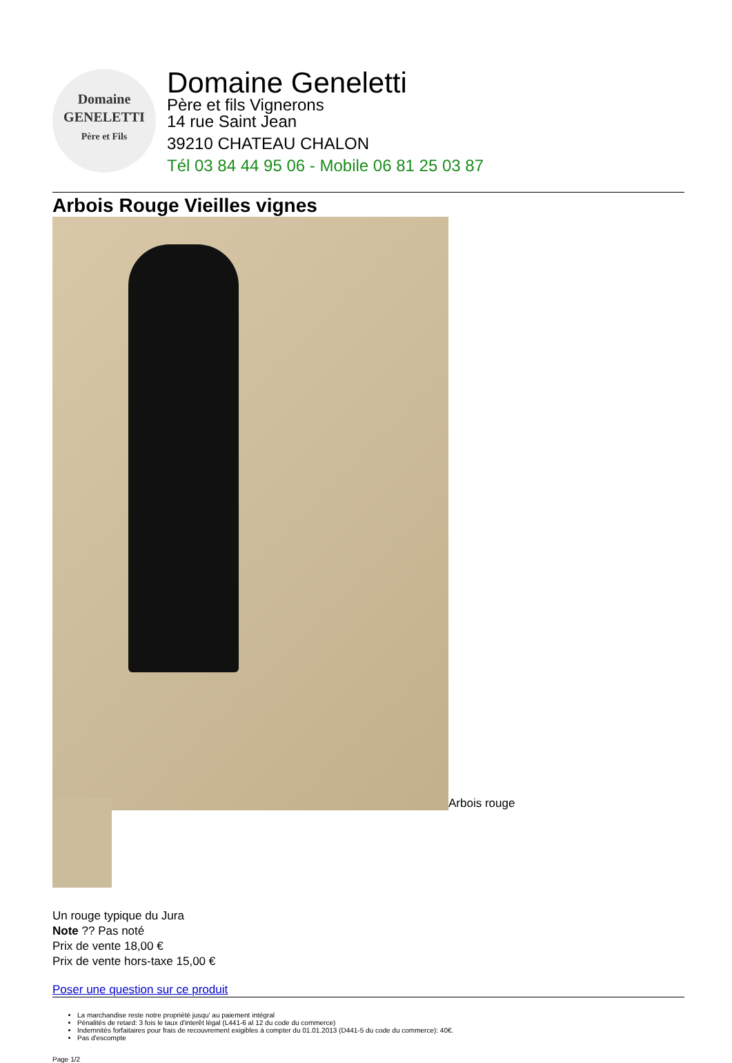Domaine
GENELETTI
Père et Fils
Domaine Geneletti
Père et fils Vignerons
14 rue Saint Jean
39210 CHATEAU CHALON
Tél 03 84 44 95 06 - Mobile 06 81 25 03 87
Arbois Rouge Vieilles vignes
Arbois rouge
Un rouge typique du Jura
Note ?? Pas noté
Prix de vente 18,00 €
Prix de vente hors-taxe 15,00 €
Poser une question sur ce produit
La marchandise reste notre propriété jusqu' au paiement intégral
Pénalités de retard: 3 fois le taux d'interêt légal (L441-6 al 12 du code du commerce)
Indemnités forfaitaires pour frais de recouvrement exigibles à compter du 01.01.2013 (D441-5 du code du commerce): 40€.
Pas d'escompte
Page 1/2